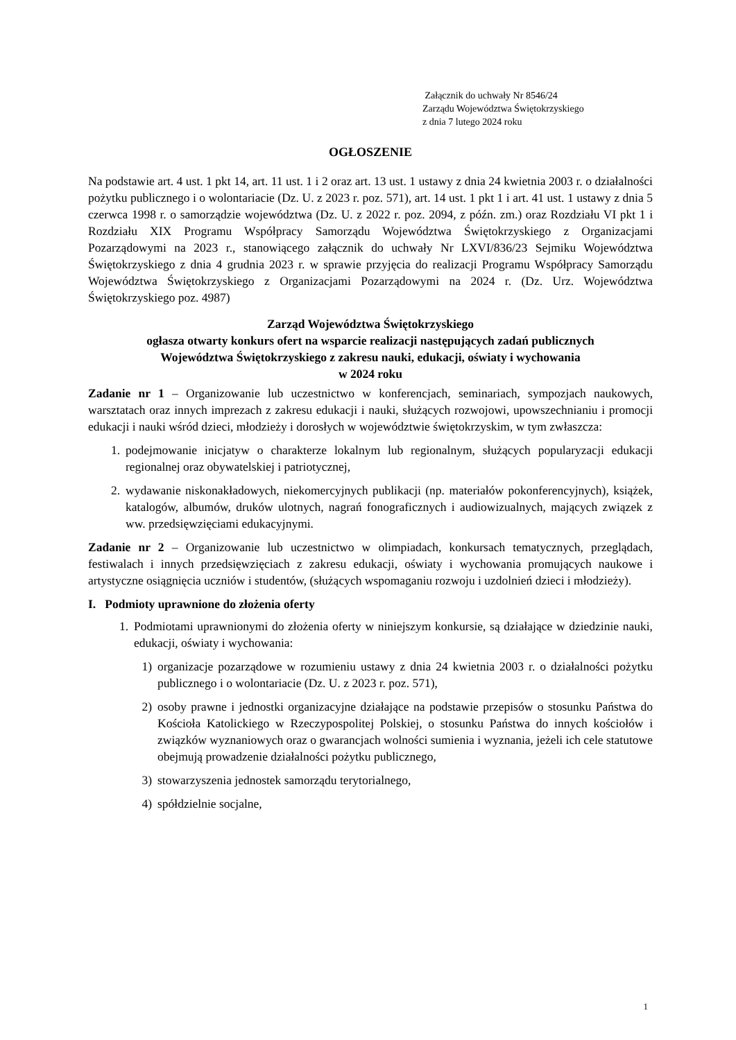Załącznik do uchwały Nr 8546/24
Zarządu Województwa Świętokrzyskiego
z dnia 7 lutego 2024 roku
OGŁOSZENIE
Na podstawie art. 4 ust. 1 pkt 14, art. 11 ust. 1 i 2 oraz art. 13 ust. 1 ustawy z dnia 24 kwietnia 2003 r. o działalności pożytku publicznego i o wolontariacie (Dz. U. z 2023 r. poz. 571), art. 14 ust. 1 pkt 1 i art. 41 ust. 1 ustawy z dnia 5 czerwca 1998 r. o samorządzie województwa (Dz. U. z 2022 r. poz. 2094, z późn. zm.) oraz Rozdziału VI pkt 1 i Rozdziału XIX Programu Współpracy Samorządu Województwa Świętokrzyskiego z Organizacjami Pozarządowymi na 2023 r., stanowiącego załącznik do uchwały Nr LXVI/836/23 Sejmiku Województwa Świętokrzyskiego z dnia 4 grudnia 2023 r. w sprawie przyjęcia do realizacji Programu Współpracy Samorządu Województwa Świętokrzyskiego z Organizacjami Pozarządowymi na 2024 r. (Dz. Urz. Województwa Świętokrzyskiego poz. 4987)
Zarząd Województwa Świętokrzyskiego
ogłasza otwarty konkurs ofert na wsparcie realizacji następujących zadań publicznych
Województwa Świętokrzyskiego z zakresu nauki, edukacji, oświaty i wychowania
w 2024 roku
Zadanie nr 1 – Organizowanie lub uczestnictwo w konferencjach, seminariach, sympozjach naukowych, warsztatach oraz innych imprezach z zakresu edukacji i nauki, służących rozwojowi, upowszechnianiu i promocji edukacji i nauki wśród dzieci, młodzieży i dorosłych w województwie świętokrzyskim, w tym zwłaszcza:
1. podejmowanie inicjatyw o charakterze lokalnym lub regionalnym, służących popularyzacji edukacji regionalnej oraz obywatelskiej i patriotycznej,
2. wydawanie niskonakładowych, niekomercyjnych publikacji (np. materiałów pokonferencyjnych), książek, katalogów, albumów, druków ulotnych, nagrań fonograficznych i audiowizualnych, mających związek z ww. przedsięwzięciami edukacyjnymi.
Zadanie nr 2 – Organizowanie lub uczestnictwo w olimpiadach, konkursach tematycznych, przeglądach, festiwalach i innych przedsięwzięciach z zakresu edukacji, oświaty i wychowania promujących naukowe i artystyczne osiągnięcia uczniów i studentów, (służących wspomaganiu rozwoju i uzdolnień dzieci i młodzieży).
I. Podmioty uprawnione do złożenia oferty
1. Podmiotami uprawnionymi do złożenia oferty w niniejszym konkursie, są działające w dziedzinie nauki, edukacji, oświaty i wychowania:
1) organizacje pozarządowe w rozumieniu ustawy z dnia 24 kwietnia 2003 r. o działalności pożytku publicznego i o wolontariacie (Dz. U. z 2023 r. poz. 571),
2) osoby prawne i jednostki organizacyjne działające na podstawie przepisów o stosunku Państwa do Kościoła Katolickiego w Rzeczypospolitej Polskiej, o stosunku Państwa do innych kościołów i związków wyznaniowych oraz o gwarancjach wolności sumienia i wyznania, jeżeli ich cele statutowe obejmują prowadzenie działalności pożytku publicznego,
3) stowarzyszenia jednostek samorządu terytorialnego,
4) spółdzielnie socjalne,
1